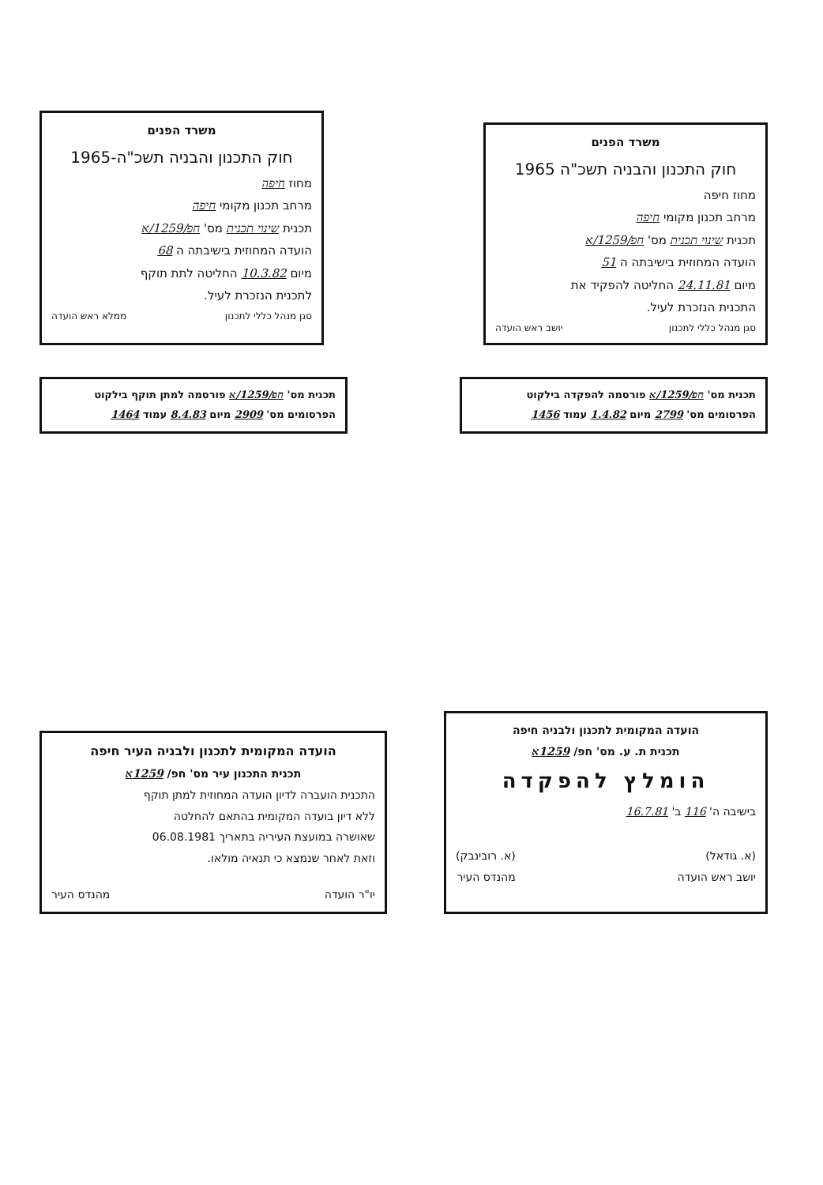משרד הפנים
חוק התכנון והבניה תשכ"ה-1965
מחוז חיפה
מרחב תכנון מקומי חיפה
תכנית שינוי תכנית מס' חפ/1259/א
הועדה המחוזית בישיבתה ה 68
מיום 10.3.82 החליטה לתת תוקף
לתכנית הנזכרת לעיל.
סגן מנהל כללי לתכנון ממלא ראש הועדה
משרד הפנים
חוק התכנון והבניה תשכ"ה 1965
מחוז חיפה
מרחב תכנון מקומי חיפה
תכנית שינוי תכנית מס' חפ/1259/א
הועדה המחוזית בישיבתה ה 51
מיום 24.11.81 החליטה להפקיד את
התכנית הנזכרת לעיל.
סגן מנהל כללי לתכנון יושב ראש הועדה
תכנית מס' חפ/1259/א פורסמה למתן תוקף בילקוט
הפרסומים מס' 2909 מיום 8.4.83 עמוד 1464
תכנית מס' חפ/1259/א פורסמה להפקדה בילקוט
הפרסומים מס' 2799 מיום 1.4.82 עמוד 1456
הועדה המקומית לתכנון ולבניה העיר חיפה
תכנית התכנון עיר מס' חפ/ 1259א
התכנית הועברה לדיון הועדה המחוזית למתן תוקף
ללא דיון בועדה המקומית בהתאם להחלטה
שאושרה במועצת העיריה בתאריך 06.08.1981
וזאת לאחר שנמצא כי תנאיה מולאו.
יו"ר הועדה מהנדס העיר
הועדה המקומית לתכנון ולבניה חיפה
תכנית ת. ע. מס' חפ/ 1259א
הומלץ להפקדה
בישיבה ה' 116 ב' 16.7.81
(א. גודאל)
יושב ראש הועדה (א. רובינבק)
מהנדס העיר